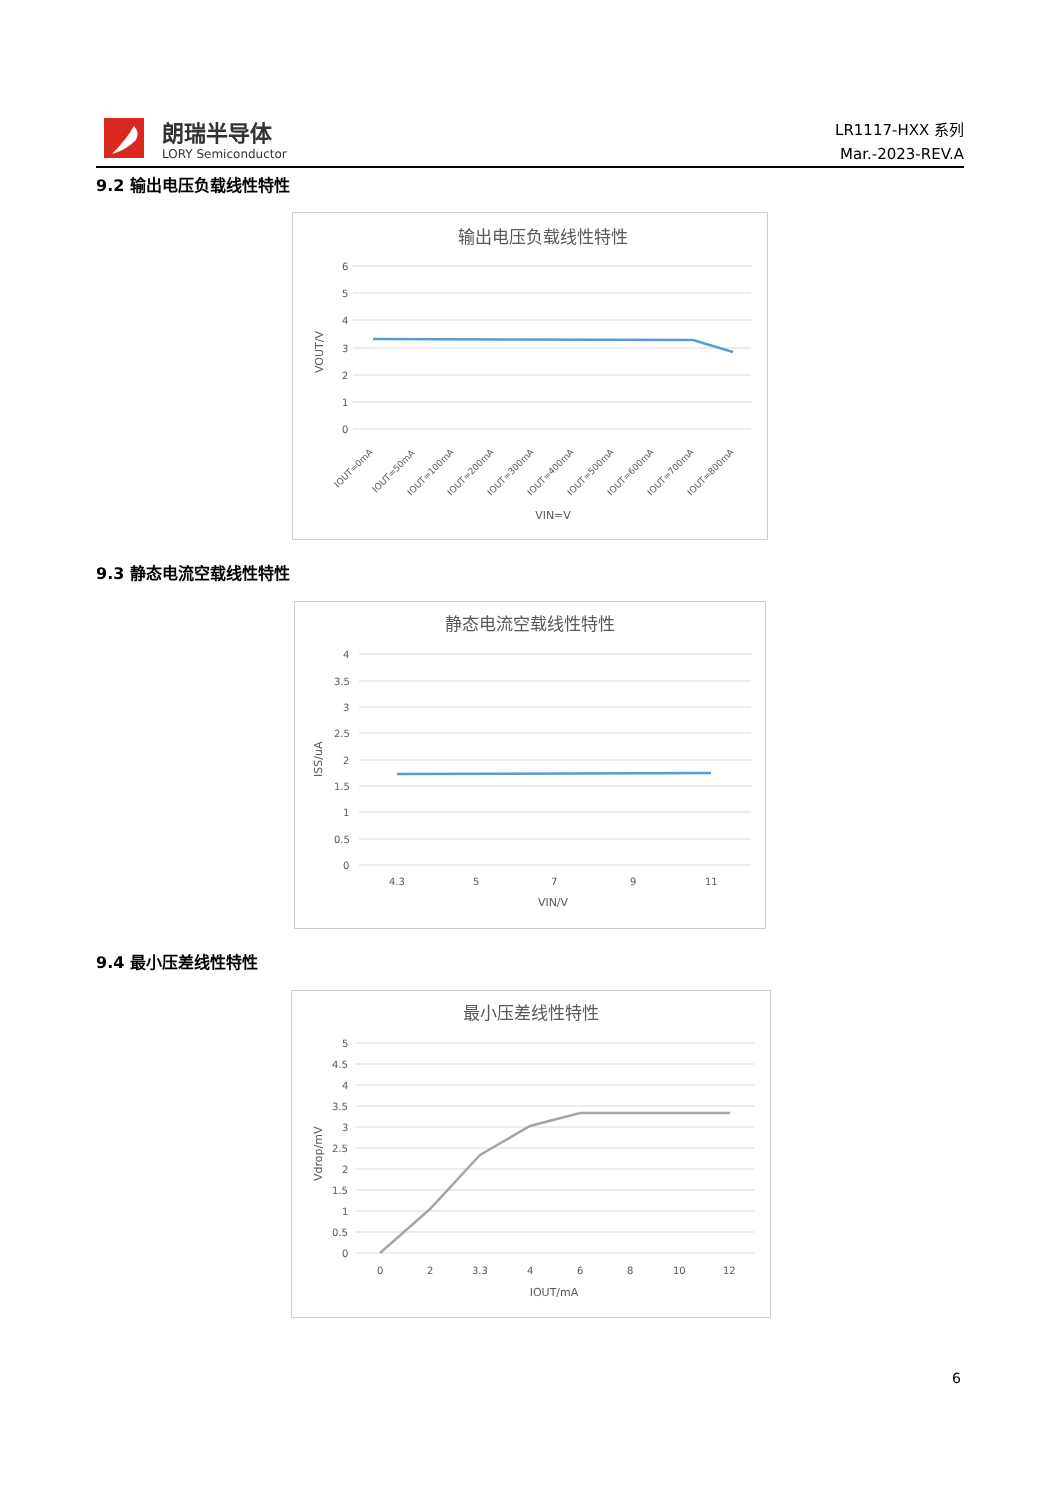朗瑞半导体
LORY Semiconductor
LR1117-HXX 系列
Mar.-2023-REV.A
9.2 输出电压负载线性特性
输出电压负载线性特性
6
5
4
3
2
1
0
VOUT/V
IOUT=0mA
IOUT=50mA
IOUT=100mA
IOUT=200mA
IOUT=300mA
IOUT=400mA
IOUT=500mA
IOUT=600mA
IOUT=700mA
IOUT=800mA
VIN=V
9.3 静态电流空载线性特性
静态电流空载线性特性
4
3.5
3
2.5
2
1.5
1
0.5
0
ISS/uA
4.3
5
7
9
11
VIN/V
9.4 最小压差线性特性
最小压差线性特性
5
4.5
4
3.5
3
2.5
2
1.5
1
0.5
0
Vdrop/mV
0
2
3.3
4
6
8
10
12
IOUT/mA
6